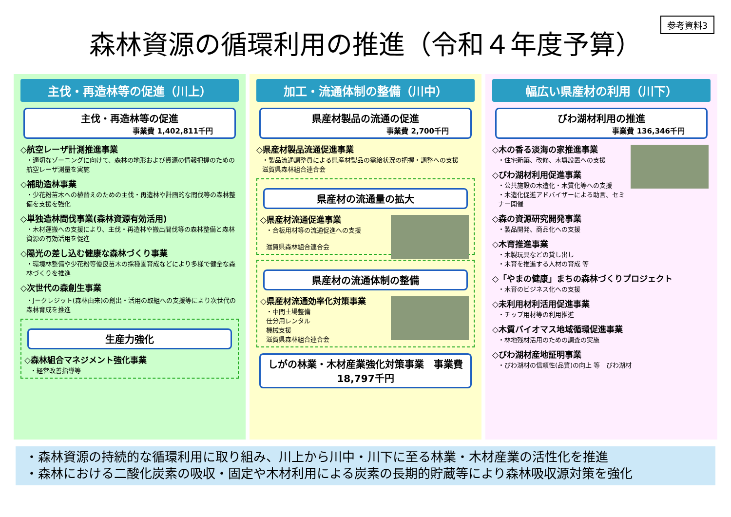参考資料3
森林資源の循環利用の推進（令和４年度予算）
主伐・再造林等の促進（川上）
主伐・再造林等の促進
事業費 1,402,811千円
◇航空レーザ計測推進事業
・適切なゾーニングに向けて、森林の地形および資源の情報把握のための航空レーザ測量を実施
◇補助造林事業
・少花粉苗木への植替えのための主伐・再造林や計画的な間伐等の森林整備を支援を強化
◇単独造林間伐事業(森林資源有効活用)
・木材運搬への支援により、主伐・再造林や搬出間伐等の森林整備と森林資源の有効活用を促進
◇陽光の差し込む健康な森林づくり事業
・環境林整備や少花粉等優良苗木の採種園育成などにより多様で健全な森林づくりを推進
◇次世代の森創生事業
・J－クレジット(森林由来)の創出・活用の取組への支援等により次世代の森林育成を推進
生産力強化
◇森林組合マネジメント強化事業
・経営改善指導等
加工・流通体制の整備（川中）
県産材製品の流通の促進
事業費 2,700千円
◇県産材製品流通促進事業
・製品流通調整員による県産材製品の需給状況の把握・調整への支援
滋賀県森林組合連合会
県産材の流通量の拡大
◇県産材流通促進事業
・合板用材等の流通促進への支援
滋賀県森林組合連合会
県産材の流通体制の整備
◇県産材流通効率化対策事業
・中間土場整備
仕分用レンタル
機械支援
滋賀県森林組合連合会
しがの林業・木材産業強化対策事業　事業費 18,797千円
幅広い県産材の利用（川下）
びわ湖材利用の推進
事業費 136,346千円
◇木の香る淡海の家推進事業
・住宅新築、改修、木塀設置への支援
◇びわ湖材利用促進事業
・公共施設の木造化・木質化等への支援
・木造化促進アドバイザーによる助言、セミナー開催
◇森の資源研究開発事業
・製品開発、商品化への支援
◇木育推進事業
・木製玩具などの貸し出し
・木育を推進する人材の育成 等
◇「やまの健康」まちの森林づくりプロジェクト
・木育のビジネス化への支援
◇未利用材利活用促進事業
・チップ用材等の利用推進
◇木質バイオマス地域循環促進事業
・林地残材活用のための調査の実施
◇びわ湖材産地証明事業
・びわ湖材の信頼性(品質)の向上 等　びわ湖材
・森林資源の持続的な循環利用に取り組み、川上から川中・川下に至る林業・木材産業の活性化を推進
・森林における二酸化炭素の吸収・固定や木材利用による炭素の長期的貯蔵等により森林吸収源対策を強化